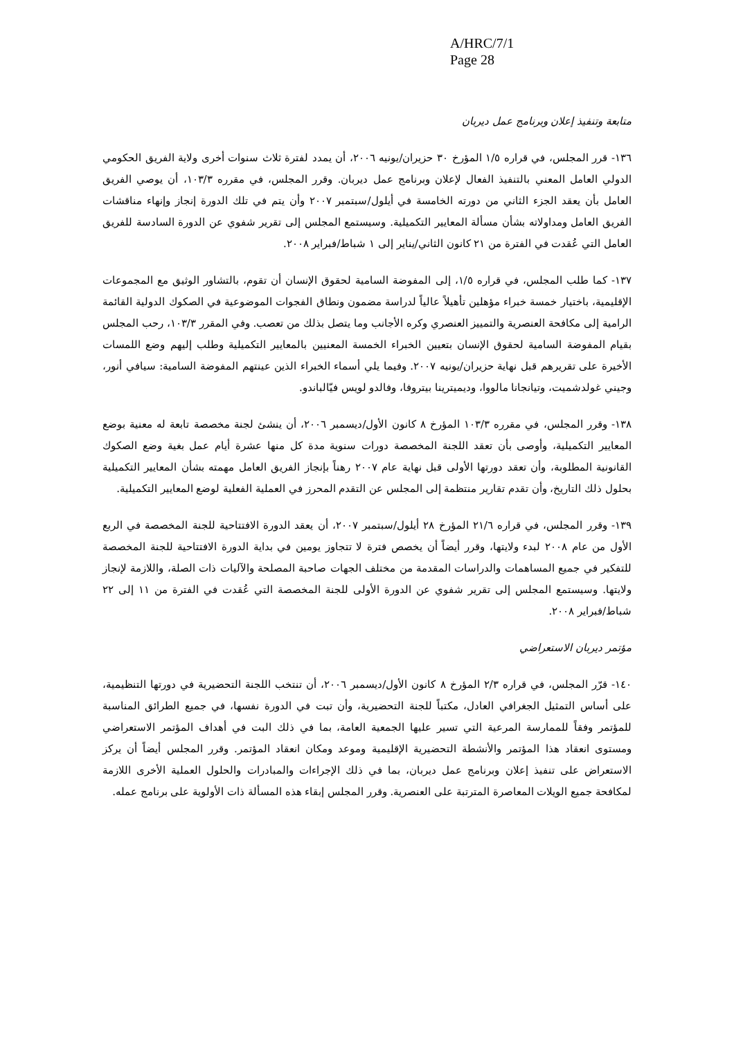A/HRC/7/1
Page 28
متابعة وتنفيذ إعلان وبرنامج عمل ديربان
١٣٦- قرر المجلس، في قراره ١/٥ المؤرخ ٣٠ حزيران/يونيه ٢٠٠٦، أن يمدد لفترة ثلاث سنوات أخرى ولاية الفريق الحكومي الدولي العامل المعني بالتنفيذ الفعال لإعلان وبرنامج عمل ديربان. وقرر المجلس، في مقرره ١٠٣/٣، أن يوصي الفريق العامل بأن يعقد الجزء الثاني من دورته الخامسة في أيلول/سبتمبر ٢٠٠٧ وأن يتم في تلك الدورة إنجاز وإنهاء مناقشات الفريق العامل ومداولاته بشأن مسألة المعايير التكميلية. وسيستمع المجلس إلى تقرير شفوي عن الدورة السادسة للفريق العامل التي عُقدت في الفترة من ٢١ كانون الثاني/يناير إلى ١ شباط/فبراير ٢٠٠٨.
١٣٧- كما طلب المجلس، في قراره ١/٥، إلى المفوضة السامية لحقوق الإنسان أن تقوم، بالتشاور الوثيق مع المجموعات الإقليمية، باختيار خمسة خبراء مؤهلين تأهيلاً عالياً لدراسة مضمون ونطاق الفجوات الموضوعية في الصكوك الدولية القائمة الرامية إلى مكافحة العنصرية والتمييز العنصري وكره الأجانب وما يتصل بذلك من تعصب. وفي المقرر ١٠٣/٣، رحب المجلس بقيام المفوضة السامية لحقوق الإنسان بتعيين الخبراء الخمسة المعنيين بالمعايير التكميلية وطلب إليهم وضع اللمسات الأخيرة على تقريرهم قبل نهاية حزيران/يونيه ٢٠٠٧. وفيما يلي أسماء الخبراء الذين عينتهم المفوضة السامية: سيافي أنور، وجيني غولدشميت، وتيانجانا مالووا، وديميترينا بيتروفا، وفالدو لويس فيّالباندو.
١٣٨- وقرر المجلس، في مقرره ١٠٣/٣ المؤرخ ٨ كانون الأول/ديسمبر ٢٠٠٦، أن ينشئ لجنة مخصصة تابعة له معنية بوضع المعايير التكميلية، وأوصى بأن تعقد اللجنة المخصصة دورات سنوية مدة كل منها عشرة أيام عمل بغية وضع الصكوك القانونية المطلوبة، وأن تعقد دورتها الأولى قبل نهاية عام ٢٠٠٧ رهناً بإنجاز الفريق العامل مهمته بشأن المعايير التكميلية بحلول ذلك التاريخ، وأن تقدم تقارير منتظمة إلى المجلس عن التقدم المحرز في العملية الفعلية لوضع المعايير التكميلية.
١٣٩- وقرر المجلس، في قراره ٢١/٦ المؤرخ ٢٨ أيلول/سبتمبر ٢٠٠٧، أن يعقد الدورة الافتتاحية للجنة المخصصة في الربع الأول من عام ٢٠٠٨ لبدء ولايتها، وقرر أيضاً أن يخصص فترة لا تتجاوز يومين في بداية الدورة الافتتاحية للجنة المخصصة للتفكير في جميع المساهمات والدراسات المقدمة من مختلف الجهات صاحبة المصلحة والآليات ذات الصلة، واللازمة لإنجاز ولايتها. وسيستمع المجلس إلى تقرير شفوي عن الدورة الأولى للجنة المخصصة التي عُقدت في الفترة من ١١ إلى ٢٢ شباط/فبراير ٢٠٠٨.
مؤتمر ديربان الاستعراضي
١٤٠- قرّر المجلس، في قراره ٢/٣ المؤرخ ٨ كانون الأول/ديسمبر ٢٠٠٦، أن تنتخب اللجنة التحضيرية في دورتها التنظيمية، على أساس التمثيل الجغرافي العادل، مكتباً للجنة التحضيرية، وأن تبت في الدورة نفسها، في جميع الطرائق المناسبة للمؤتمر وفقاً للممارسة المرعية التي تسير عليها الجمعية العامة، بما في ذلك البت في أهداف المؤتمر الاستعراضي ومستوى انعقاد هذا المؤتمر والأنشطة التحضيرية الإقليمية وموعد ومكان انعقاد المؤتمر. وقرر المجلس أيضاً أن يركز الاستعراض على تنفيذ إعلان وبرنامج عمل ديربان، بما في ذلك الإجراءات والمبادرات والحلول العملية الأخرى اللازمة لمكافحة جميع الويلات المعاصرة المترتبة على العنصرية. وقرر المجلس إبقاء هذه المسألة ذات الأولوية على برنامج عمله.